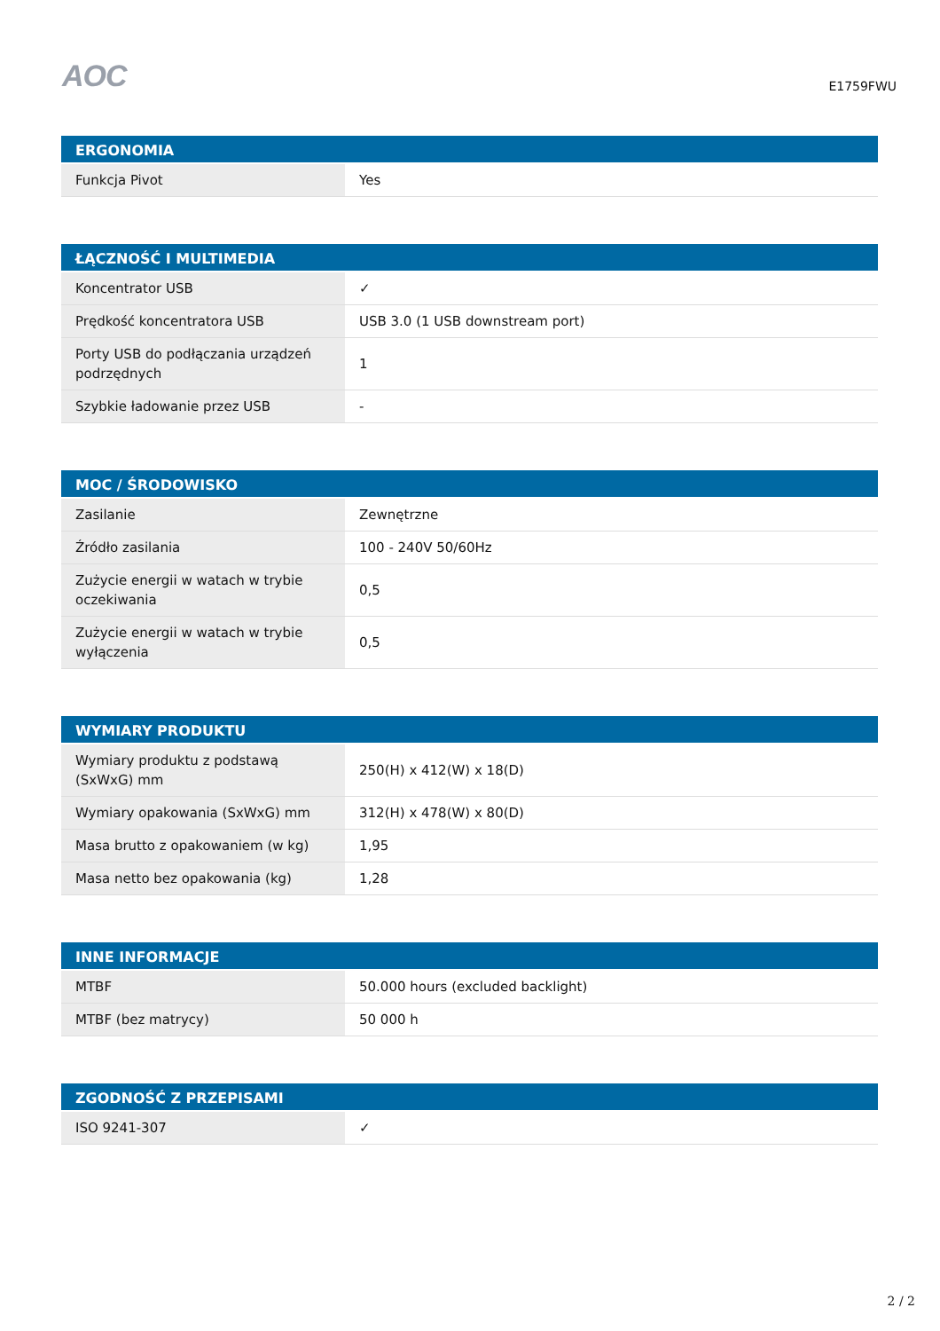AOC
E1759FWU
| ERGONOMIA | |
| --- | --- |
| Funkcja Pivot | Yes |
| ŁĄCZNOŚĆ I MULTIMEDIA | |
| --- | --- |
| Koncentrator USB | ✓ |
| Prędkość koncentratora USB | USB 3.0 (1 USB downstream port) |
| Porty USB do podłączania urządzeń podrzędnych | 1 |
| Szybkie ładowanie przez USB | - |
| MOC / ŚRODOWISKO | |
| --- | --- |
| Zasilanie | Zewnętrzne |
| Źródło zasilania | 100 - 240V 50/60Hz |
| Zużycie energii w watach w trybie oczekiwania | 0,5 |
| Zużycie energii w watach w trybie wyłączenia | 0,5 |
| WYMIARY PRODUKTU | |
| --- | --- |
| Wymiary produktu z podstawą (SxWxG) mm | 250(H) x 412(W) x 18(D) |
| Wymiary opakowania (SxWxG) mm | 312(H) x 478(W) x 80(D) |
| Masa brutto z opakowaniem (w kg) | 1,95 |
| Masa netto bez opakowania (kg) | 1,28 |
| INNE INFORMACJE | |
| --- | --- |
| MTBF | 50.000 hours (excluded backlight) |
| MTBF (bez matrycy) | 50 000 h |
| ZGODNOŚĆ Z PRZEPISAMI | |
| --- | --- |
| ISO 9241-307 | ✓ |
2 / 2